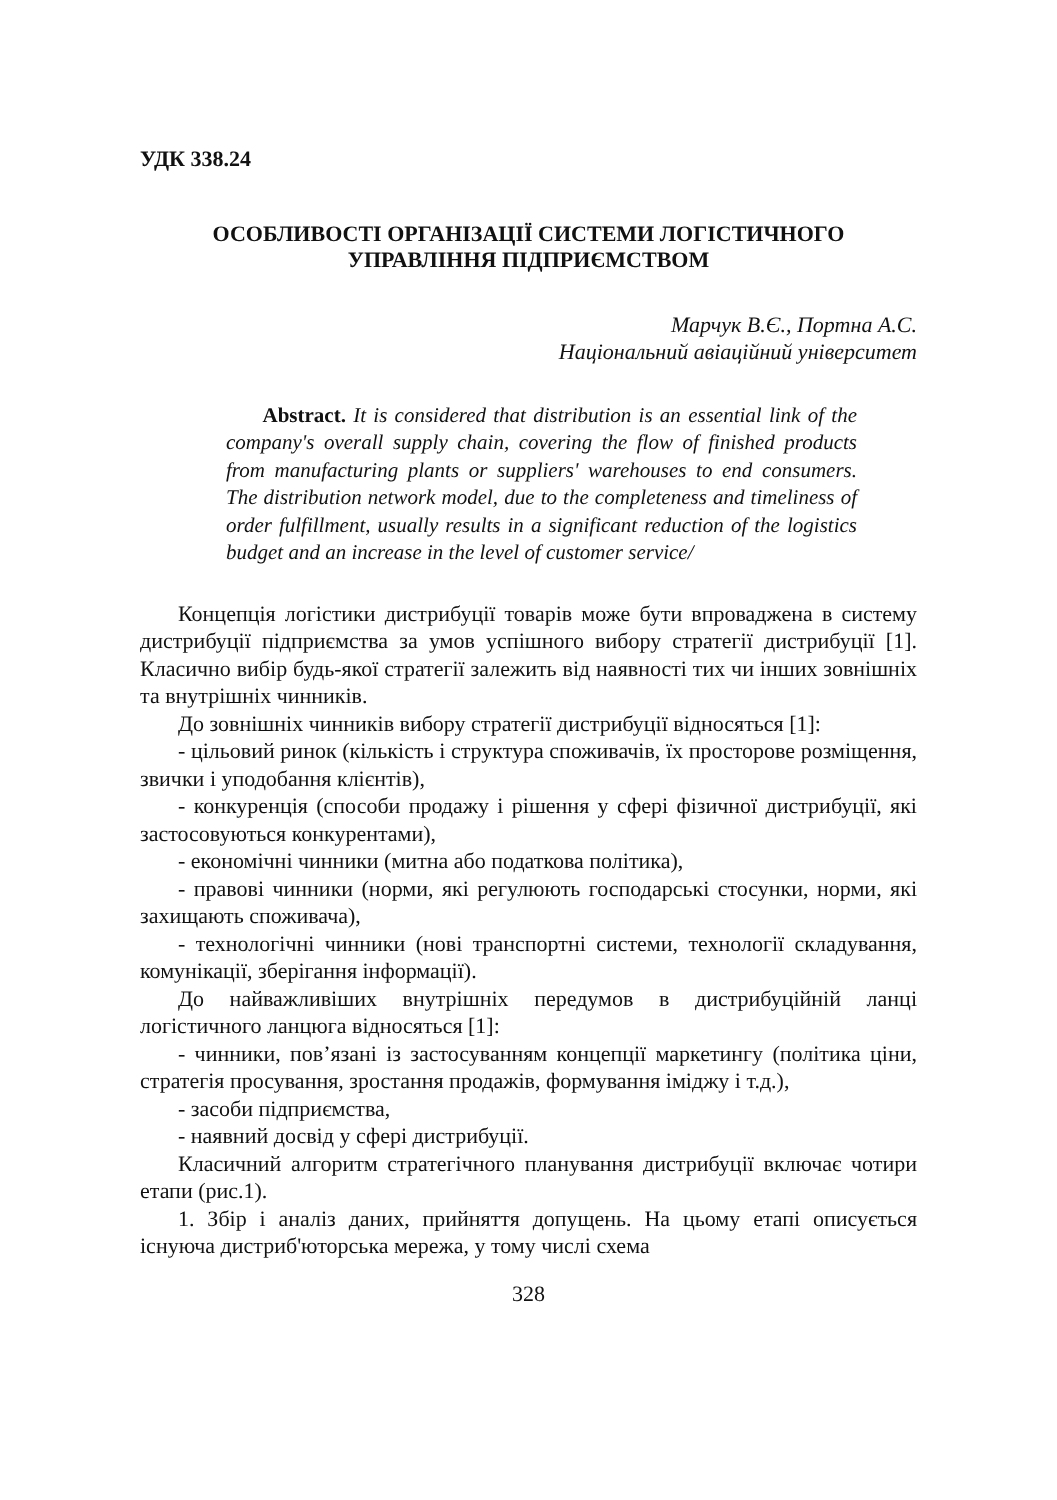УДК 338.24
ОСОБЛИВОСТІ ОРГАНІЗАЦІЇ СИСТЕМИ ЛОГІСТИЧНОГО
УПРАВЛІННЯ ПІДПРИЄМСТВОМ
Марчук В.Є., Портна А.С.
Національний авіаційний університет
Abstract. It is considered that distribution is an essential link of the company's overall supply chain, covering the flow of finished products from manufacturing plants or suppliers' warehouses to end consumers. The distribution network model, due to the completeness and timeliness of order fulfillment, usually results in a significant reduction of the logistics budget and an increase in the level of customer service/
Концепція логістики дистрибуції товарів може бути впроваджена в систему дистрибуції підприємства за умов успішного вибору стратегії дистрибуції [1]. Класично вибір будь-якої стратегії залежить від наявності тих чи інших зовнішніх та внутрішніх чинників.
До зовнішніх чинників вибору стратегії дистрибуції відносяться [1]:
- цільовий ринок (кількість і структура споживачів, їх просторове розміщення, звички і уподобання клієнтів),
- конкуренція (способи продажу і рішення у сфері фізичної дистрибуції, які застосовуються конкурентами),
- економічні чинники (митна або податкова політика),
- правові чинники (норми, які регулюють господарські стосунки, норми, які захищають споживача),
- технологічні чинники (нові транспортні системи, технології складування, комунікації, зберігання інформації).
До найважливіших внутрішніх передумов в дистрибуційній ланці логістичного ланцюга відносяться [1]:
- чинники, пов’язані із застосуванням концепції маркетингу (політика ціни, стратегія просування, зростання продажів, формування іміджу і т.д.),
- засоби підприємства,
- наявний досвід у сфері дистрибуції.
Класичний алгоритм стратегічного планування дистрибуції включає чотири етапи (рис.1).
1. Збір і аналіз даних, прийняття допущень. На цьому етапі описується існуюча дистриб'юторська мережа, у тому числі схема
328